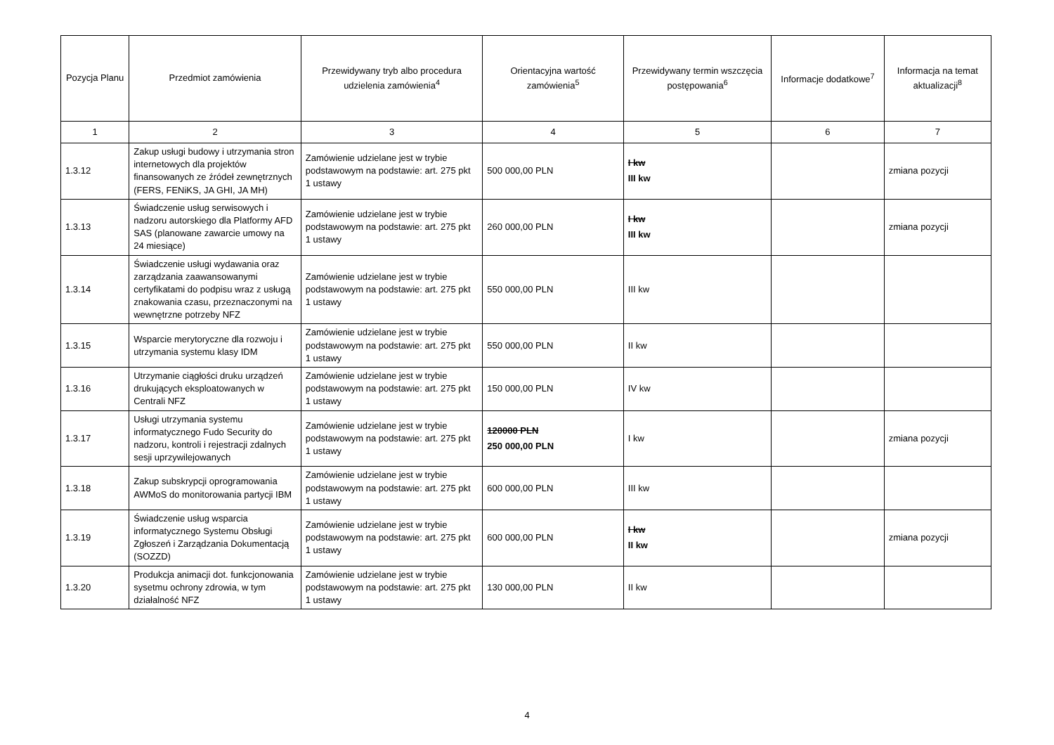| Pozycja Planu | Przedmiot zamówienia | Przewidywany tryb albo procedura udzielenia zamówienia<sup>4</sup> | Orientacyjna wartość zamówienia<sup>5</sup> | Przewidywany termin wszczęcia postępowania<sup>6</sup> | Informacje dodatkowe<sup>7</sup> | Informacja na temat aktualizacji<sup>8</sup> |
| --- | --- | --- | --- | --- | --- | --- |
| 1 | 2 | 3 | 4 | 5 | 6 | 7 |
| 1.3.12 | Zakup usługi budowy i utrzymania stron internetowych dla projektów finansowanych ze źródeł zewnętrznych (FERS, FENiKS, JA GHI, JA MH) | Zamówienie udzielane jest w trybie podstawowym na podstawie: art. 275 pkt 1 ustawy | 500 000,00 PLN | I kw III kw | | zmiana pozycji |
| 1.3.13 | Świadczenie usług serwisowych i nadzoru autorskiego dla Platformy AFD SAS (planowane zawarcie umowy na 24 miesiące) | Zamówienie udzielane jest w trybie podstawowym na podstawie: art. 275 pkt 1 ustawy | 260 000,00 PLN | I kw III kw | | zmiana pozycji |
| 1.3.14 | Świadczenie usługi wydawania oraz zarządzania zaawansowanymi certyfikatami do podpisu wraz z usługą znakowania czasu, przeznaczonymi na wewnętrzne potrzeby NFZ | Zamówienie udzielane jest w trybie podstawowym na podstawie: art. 275 pkt 1 ustawy | 550 000,00 PLN | III kw | | |
| 1.3.15 | Wsparcie merytoryczne dla rozwoju i utrzymania systemu klasy IDM | Zamówienie udzielane jest w trybie podstawowym na podstawie: art. 275 pkt 1 ustawy | 550 000,00 PLN | II kw | | |
| 1.3.16 | Utrzymanie ciągłości druku urządzeń drukujących eksploatowanych w Centrali NFZ | Zamówienie udzielane jest w trybie podstawowym na podstawie: art. 275 pkt 1 ustawy | 150 000,00 PLN | IV kw | | |
| 1.3.17 | Usługi utrzymania systemu informatycznego Fudo Security do nadzoru, kontroli i rejestracji zdalnych sesji uprzywilejowanych | Zamówienie udzielane jest w trybie podstawowym na podstawie: art. 275 pkt 1 ustawy | 120000 PLN 250 000,00 PLN | I kw | | zmiana pozycji |
| 1.3.18 | Zakup subskrypcji oprogramowania AWMoS do monitorowania partycji IBM | Zamówienie udzielane jest w trybie podstawowym na podstawie: art. 275 pkt 1 ustawy | 600 000,00 PLN | III kw | | |
| 1.3.19 | Świadczenie usług wsparcia informatycznego Systemu Obsługi Zgłoszeń i Zarządzania Dokumentacją (SOZZD) | Zamówienie udzielane jest w trybie podstawowym na podstawie: art. 275 pkt 1 ustawy | 600 000,00 PLN | I kw II kw | | zmiana pozycji |
| 1.3.20 | Produkcja animacji dot. funkcjonowania sysetmu ochrony zdrowia, w tym działalność NFZ | Zamówienie udzielane jest w trybie podstawowym na podstawie: art. 275 pkt 1 ustawy | 130 000,00 PLN | II kw | | |
4